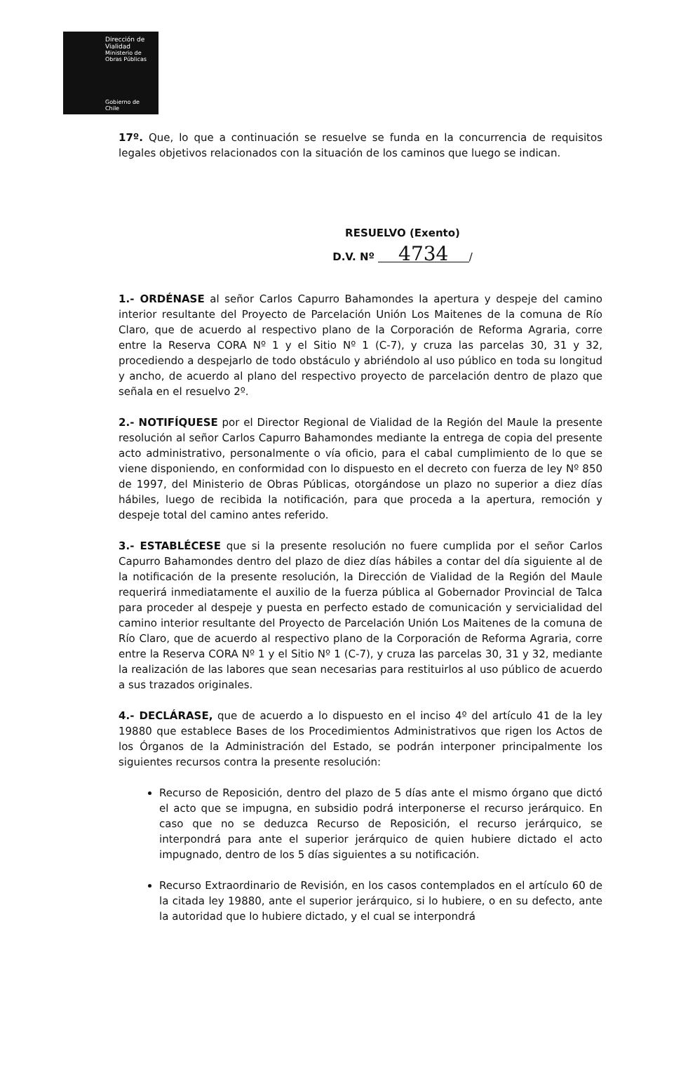Dirección de Vialidad
Ministerio de Obras Públicas
Gobierno de Chile
17º. Que, lo que a continuación se resuelve se funda en la concurrencia de requisitos legales objetivos relacionados con la situación de los caminos que luego se indican.
RESUELVO (Exento)
D.V. Nº 4734 /
1.- ORDÉNASE al señor Carlos Capurro Bahamondes la apertura y despeje del camino interior resultante del Proyecto de Parcelación Unión Los Maitenes de la comuna de Río Claro, que de acuerdo al respectivo plano de la Corporación de Reforma Agraria, corre entre la Reserva CORA Nº 1 y el Sitio Nº 1 (C-7), y cruza las parcelas 30, 31 y 32, procediendo a despejarlo de todo obstáculo y abriéndolo al uso público en toda su longitud y ancho, de acuerdo al plano del respectivo proyecto de parcelación dentro de plazo que señala en el resuelvo 2º.
2.- NOTIFÍQUESE por el Director Regional de Vialidad de la Región del Maule la presente resolución al señor Carlos Capurro Bahamondes mediante la entrega de copia del presente acto administrativo, personalmente o vía oficio, para el cabal cumplimiento de lo que se viene disponiendo, en conformidad con lo dispuesto en el decreto con fuerza de ley Nº 850 de 1997, del Ministerio de Obras Públicas, otorgándose un plazo no superior a diez días hábiles, luego de recibida la notificación, para que proceda a la apertura, remoción y despeje total del camino antes referido.
3.- ESTABLÉCESE que si la presente resolución no fuere cumplida por el señor Carlos Capurro Bahamondes dentro del plazo de diez días hábiles a contar del día siguiente al de la notificación de la presente resolución, la Dirección de Vialidad de la Región del Maule requerirá inmediatamente el auxilio de la fuerza pública al Gobernador Provincial de Talca para proceder al despeje y puesta en perfecto estado de comunicación y servicialidad del camino interior resultante del Proyecto de Parcelación Unión Los Maitenes de la comuna de Río Claro, que de acuerdo al respectivo plano de la Corporación de Reforma Agraria, corre entre la Reserva CORA Nº 1 y el Sitio Nº 1 (C-7), y cruza las parcelas 30, 31 y 32, mediante la realización de las labores que sean necesarias para restituirlos al uso público de acuerdo a sus trazados originales.
4.- DECLÁRASE, que de acuerdo a lo dispuesto en el inciso 4º del artículo 41 de la ley 19880 que establece Bases de los Procedimientos Administrativos que rigen los Actos de los Órganos de la Administración del Estado, se podrán interponer principalmente los siguientes recursos contra la presente resolución:
Recurso de Reposición, dentro del plazo de 5 días ante el mismo órgano que dictó el acto que se impugna, en subsidio podrá interponerse el recurso jerárquico. En caso que no se deduzca Recurso de Reposición, el recurso jerárquico, se interpondrá para ante el superior jerárquico de quien hubiere dictado el acto impugnado, dentro de los 5 días siguientes a su notificación.
Recurso Extraordinario de Revisión, en los casos contemplados en el artículo 60 de la citada ley 19880, ante el superior jerárquico, si lo hubiere, o en su defecto, ante la autoridad que lo hubiere dictado, y el cual se interpondrá